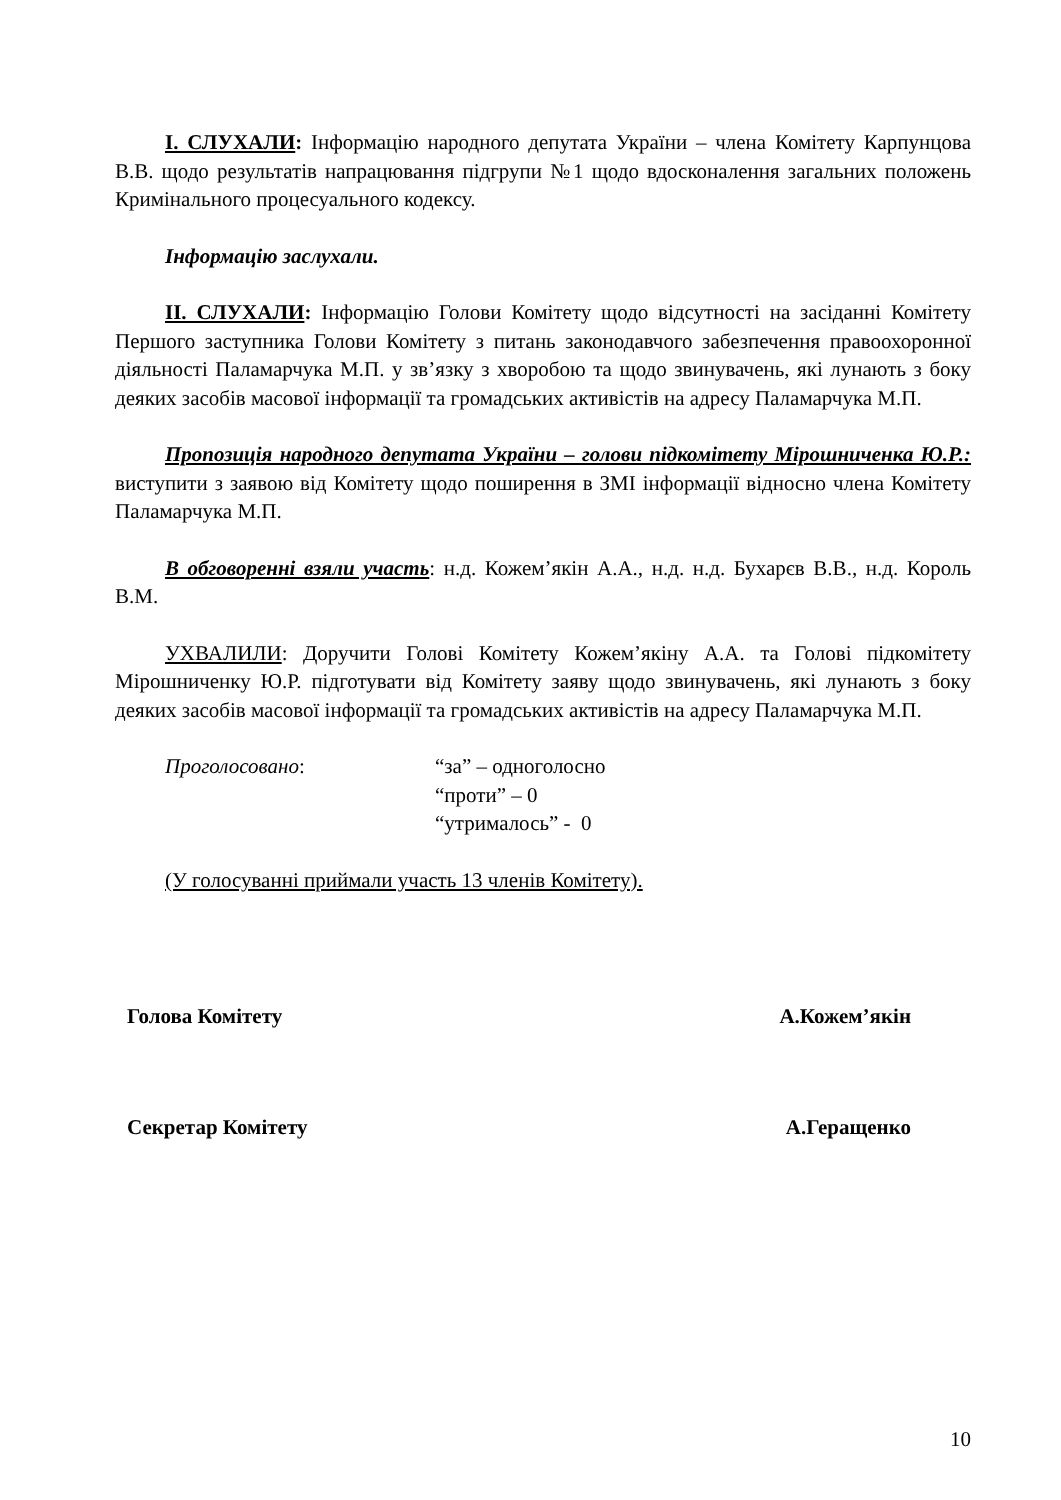І. СЛУХАЛИ: Інформацію народного депутата України – члена Комітету Карпунцова В.В. щодо результатів напрацювання підгрупи №1 щодо вдосконалення загальних положень Кримінального процесуального кодексу.
Інформацію заслухали.
ІІ. СЛУХАЛИ: Інформацію Голови Комітету щодо відсутності на засіданні Комітету Першого заступника Голови Комітету з питань законодавчого забезпечення правоохоронної діяльності Паламарчука М.П. у зв’язку з хворобою та щодо звинувачень, які лунають з боку деяких засобів масової інформації та громадських активістів на адресу Паламарчука М.П.
Пропозиція народного депутата України – голови підкомітету Мірошниченка Ю.Р.: виступити з заявою від Комітету щодо поширення в ЗМІ інформації відносно члена Комітету Паламарчука М.П.
В обговоренні взяли участь: н.д. Кожем’якін А.А., н.д. н.д. Бухарєв В.В., н.д. Король В.М.
УХВАЛИЛИ: Доручити Голові Комітету Кожем’якіну А.А. та Голові підкомітету Мірошниченку Ю.Р. підготувати від Комітету заяву щодо звинувачень, які лунають з боку деяких засобів масової інформації та громадських активістів на адресу Паламарчука М.П.
Проголосовано: “за” – одноголосно
“проти” – 0
“утрималось” - 0
(У голосуванні приймали участь 13 членів Комітету).
Голова Комітету А.Кожем’якін
Секретар Комітету А.Геращенко
10